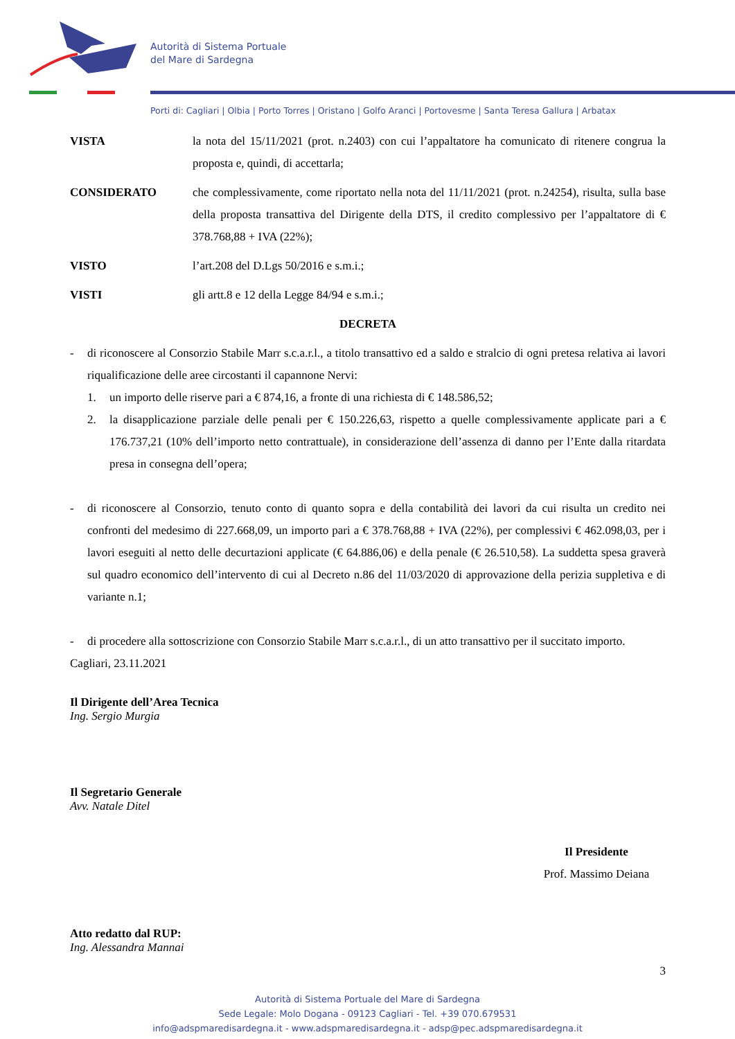Autorità di Sistema Portuale
del Mare di Sardegna
Porti di: Cagliari | Olbia | Porto Torres | Oristano | Golfo Aranci | Portovesme | Santa Teresa Gallura | Arbatax
VISTA la nota del 15/11/2021 (prot. n.2403) con cui l’appaltatore ha comunicato di ritenere congrua la proposta e, quindi, di accettarla;
CONSIDERATO che complessivamente, come riportato nella nota del 11/11/2021 (prot. n.24254), risulta, sulla base della proposta transattiva del Dirigente della DTS, il credito complessivo per l’appaltatore di € 378.768,88 + IVA (22%);
VISTO l’art.208 del D.Lgs 50/2016 e s.m.i.;
VISTI gli artt.8 e 12 della Legge 84/94 e s.m.i.;
DECRETA
- di riconoscere al Consorzio Stabile Marr s.c.a.r.l., a titolo transattivo ed a saldo e stralcio di ogni pretesa relativa ai lavori riqualificazione delle aree circostanti il capannone Nervi:
1. un importo delle riserve pari a € 874,16, a fronte di una richiesta di € 148.586,52;
2. la disapplicazione parziale delle penali per € 150.226,63, rispetto a quelle complessivamente applicate pari a € 176.737,21 (10% dell’importo netto contrattuale), in considerazione dell’assenza di danno per l’Ente dalla ritardata presa in consegna dell’opera;
- di riconoscere al Consorzio, tenuto conto di quanto sopra e della contabilità dei lavori da cui risulta un credito nei confronti del medesimo di 227.668,09, un importo pari a € 378.768,88 + IVA (22%), per complessivi € 462.098,03, per i lavori eseguiti al netto delle decurtazioni applicate (€ 64.886,06) e della penale (€ 26.510,58). La suddetta spesa graverà sul quadro economico dell’intervento di cui al Decreto n.86 del 11/03/2020 di approvazione della perizia suppletiva e di variante n.1;
- di procedere alla sottoscrizione con Consorzio Stabile Marr s.c.a.r.l., di un atto transattivo per il succitato importo.
Cagliari, 23.11.2021
Il Dirigente dell’Area Tecnica
Ing. Sergio Murgia
Il Segretario Generale
Avv. Natale Ditel
Il Presidente
Prof. Massimo Deiana
Atto redatto dal RUP:
Ing. Alessandra Mannai
3
Autorità di Sistema Portuale del Mare di Sardegna
Sede Legale: Molo Dogana - 09123 Cagliari - Tel. +39 070.679531
info@adspmaredisardegna.it - www.adspmaredisardegna.it - adsp@pec.adspmaredisardegna.it